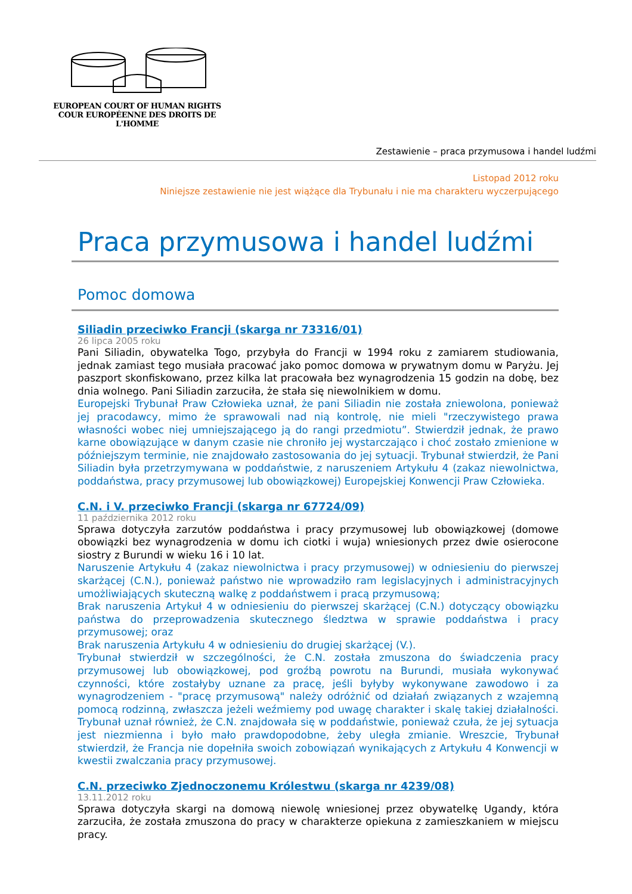EUROPEAN COURT OF HUMAN RIGHTS
COUR EUROPÉENNE DES DROITS DE L'HOMME
Zestawienie – praca przymusowa i handel ludźmi
Listopad 2012 roku
Niniejsze zestawienie nie jest wiążące dla Trybunału i nie ma charakteru wyczerpującego
Praca przymusowa i handel ludźmi
Pomoc domowa
Siliadin przeciwko Francji (skarga nr 73316/01)
26 lipca 2005 roku
Pani Siliadin, obywatelka Togo, przybyła do Francji w 1994 roku z zamiarem studiowania, jednak zamiast tego musiała pracować jako pomoc domowa w prywatnym domu w Paryżu. Jej paszport skonfiskowano, przez kilka lat pracowała bez wynagrodzenia 15 godzin na dobę, bez dnia wolnego. Pani Siliadin zarzuciła, że stała się niewolnikiem w domu.
Europejski Trybunał Praw Człowieka uznał, że pani Siliadin nie została zniewolona, ponieważ jej pracodawcy, mimo że sprawowali nad nią kontrolę, nie mieli "rzeczywistego prawa własności wobec niej umniejszającego ją do rangi przedmiotu”. Stwierdził jednak, że prawo karne obowiązujące w danym czasie nie chroniło jej wystarczająco i choć zostało zmienione w późniejszym terminie, nie znajdowało zastosowania do jej sytuacji. Trybunał stwierdził, że Pani Siliadin była przetrzymywana w poddaństwie, z naruszeniem Artykułu 4 (zakaz niewolnictwa, poddaństwa, pracy przymusowej lub obowiązkowej) Europejskiej Konwencji Praw Człowieka.
C.N. i V. przeciwko Francji (skarga nr 67724/09)
11 października 2012 roku
Sprawa dotyczyła zarzutów poddaństwa i pracy przymusowej lub obowiązkowej (domowe obowiązki bez wynagrodzenia w domu ich ciotki i wuja) wniesionych przez dwie osierocone siostry z Burundi w wieku 16 i 10 lat.
Naruszenie Artykułu 4 (zakaz niewolnictwa i pracy przymusowej) w odniesieniu do pierwszej skarżącej (C.N.), ponieważ państwo nie wprowadziło ram legislacyjnych i administracyjnych umożliwiających skuteczną walkę z poddaństwem i pracą przymusową;
Brak naruszenia Artykuł 4 w odniesieniu do pierwszej skarżącej (C.N.) dotyczący obowiązku państwa do przeprowadzenia skutecznego śledztwa w sprawie poddaństwa i pracy przymusowej; oraz
Brak naruszenia Artykułu 4 w odniesieniu do drugiej skarżącej (V.).
Trybunał stwierdził w szczególności, że C.N. została zmuszona do świadczenia pracy przymusowej lub obowiązkowej, pod groźbą powrotu na Burundi, musiała wykonywać czynności, które zostałyby uznane za pracę, jeśli byłyby wykonywane zawodowo i za wynagrodzeniem - "pracę przymusową" należy odróżnić od działań związanych z wzajemną pomocą rodzinną, zwłaszcza jeżeli weźmiemy pod uwagę charakter i skalę takiej działalności. Trybunał uznał również, że C.N. znajdowała się w poddaństwie, ponieważ czuła, że jej sytuacja jest niezmienna i było mało prawdopodobne, żeby uległa zmianie. Wreszcie, Trybunał stwierdził, że Francja nie dopełniła swoich zobowiązań wynikających z Artykułu 4 Konwencji w kwestii zwalczania pracy przymusowej.
C.N. przeciwko Zjednoczonemu Królestwu (skarga nr 4239/08)
13.11.2012 roku
Sprawa dotyczyła skargi na domową niewolę wniesionej przez obywatelkę Ugandy, która zarzuciła, że została zmuszona do pracy w charakterze opiekuna z zamieszkaniem w miejscu pracy.